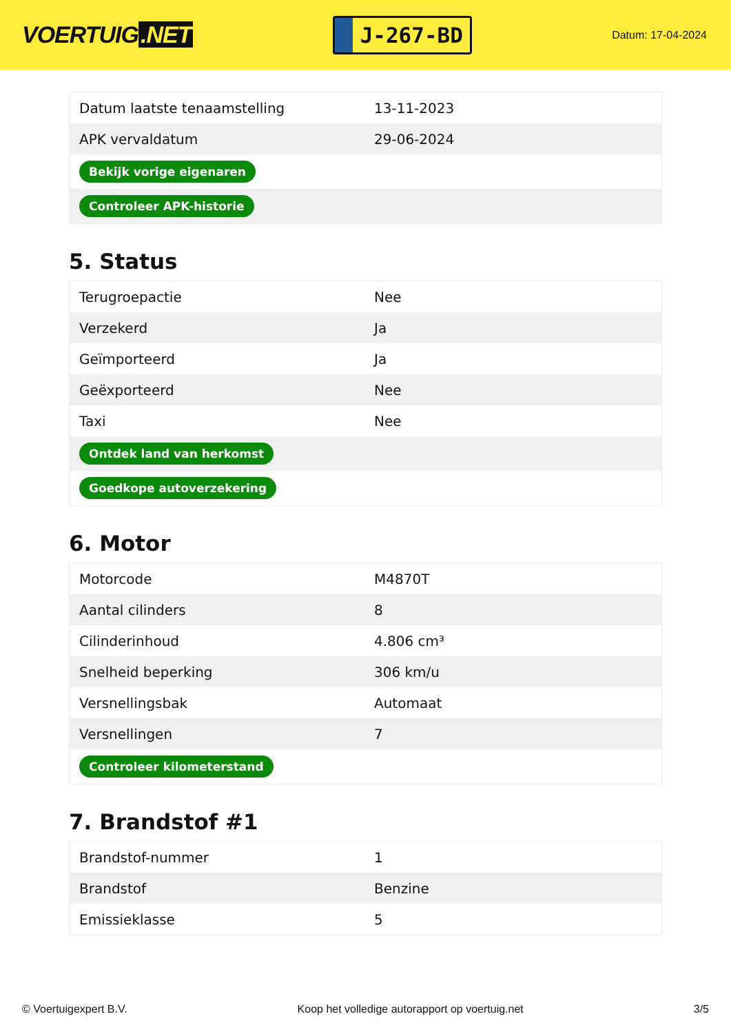VOERTUIG.NET
J-267-BD
Datum: 17-04-2024
| Datum laatste tenaamstelling | 13-11-2023 |
| APK vervaldatum | 29-06-2024 |
| Bekijk vorige eigenaren | |
| Controleer APK-historie | |
5. Status
| Terugroepactie | Nee |
| Verzekerd | Ja |
| Geïmporteerd | Ja |
| Geëxporteerd | Nee |
| Taxi | Nee |
| Ontdek land van herkomst | |
| Goedkope autoverzekering | |
6. Motor
| Motorcode | M4870T |
| Aantal cilinders | 8 |
| Cilinderinhoud | 4.806 cm³ |
| Snelheid beperking | 306 km/u |
| Versnellingsbak | Automaat |
| Versnellingen | 7 |
| Controleer kilometerstand | |
7. Brandstof #1
| Brandstof-nummer | 1 |
| Brandstof | Benzine |
| Emissieklasse | 5 |
© Voertuigexpert B.V. Koop het volledige autorapport op voertuig.net 3/5